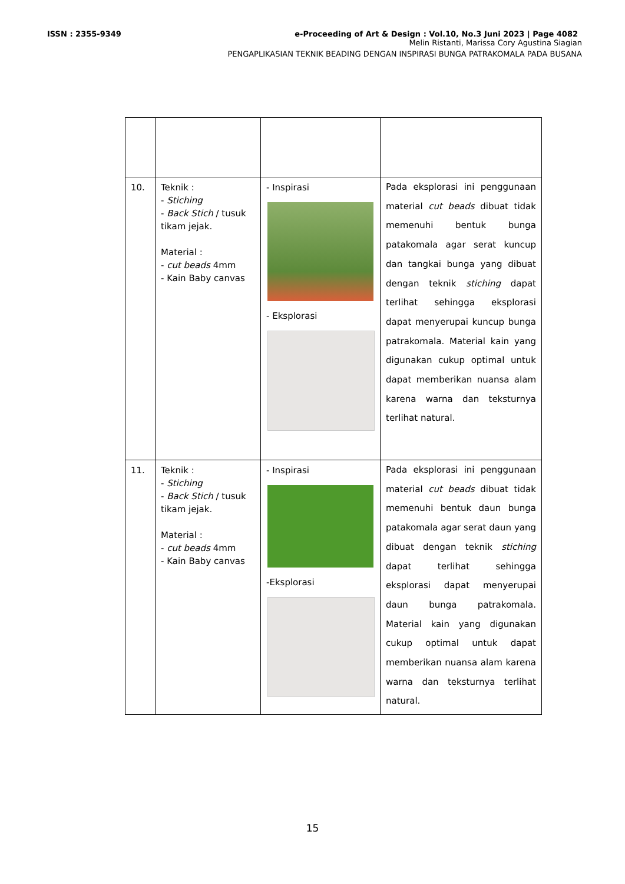ISSN : 2355-9349 e-Proceeding of Art & Design : Vol.10, No.3 Juni 2023 | Page 4082
Melin Ristanti, Marissa Cory Agustina Siagian
PENGAPLIKASIAN TEKNIK BEADING DENGAN INSPIRASI BUNGA PATRAKOMALA PADA BUSANA
| 10. | Teknik : - Stiching - Back Stich / tusuk tikam jejak. Material : - cut beads 4mm - Kain Baby canvas | - Inspirasi - Eksplorasi | Pada eksplorasi ini penggunaan material cut beads dibuat tidak memenuhi bentuk bunga patakomala agar serat kuncup dan tangkai bunga yang dibuat dengan teknik stiching dapat terlihat sehingga eksplorasi dapat menyerupai kuncup bunga patrakomala. Material kain yang digunakan cukup optimal untuk dapat memberikan nuansa alam karena warna dan teksturnya terlihat natural. |
| 11. | Teknik : - Stiching - Back Stich / tusuk tikam jejak. Material : - cut beads 4mm - Kain Baby canvas | - Inspirasi -Eksplorasi | Pada eksplorasi ini penggunaan material cut beads dibuat tidak memenuhi bentuk daun bunga patakomala agar serat daun yang dibuat dengan teknik stiching dapat terlihat sehingga eksplorasi dapat menyerupai daun bunga patrakomala. Material kain yang digunakan cukup optimal untuk dapat memberikan nuansa alam karena warna dan teksturnya terlihat natural. |
15